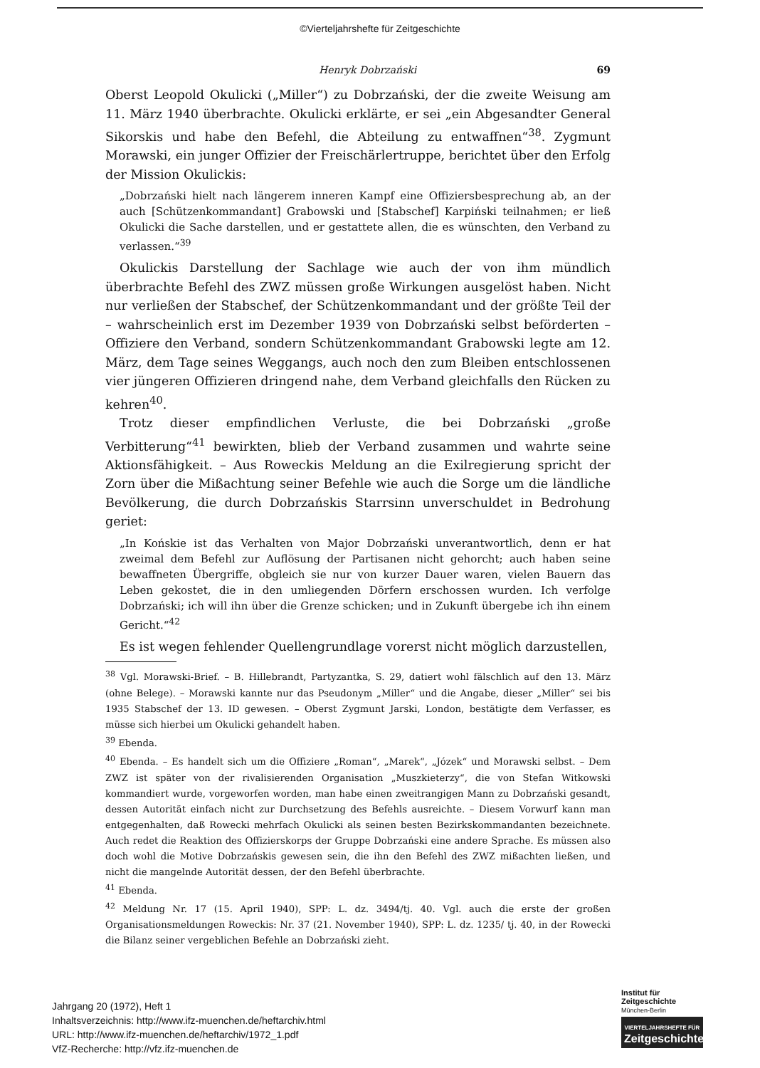©Vierteljahrshefte für Zeitgeschichte
Henryk Dobrzański 69
Oberst Leopold Okulicki („Miller“) zu Dobrzański, der die zweite Weisung am 11. März 1940 überbrachte. Okulicki erklärte, er sei „ein Abgesandter General Sikorskis und habe den Befehl, die Abteilung zu entwaffnen“<sup>38</sup>. Zygmunt Morawski, ein junger Offizier der Freischärlertruppe, berichtet über den Erfolg der Mission Okulickis:
„Dobrzański hielt nach längerem inneren Kampf eine Offiziersbesprechung ab, an der auch [Schützenkommandant] Grabowski und [Stabschef] Karpiński teilnahmen; er ließ Okulicki die Sache darstellen, und er gestattete allen, die es wünschten, den Verband zu verlassen.“<sup>39</sup>
Okulickis Darstellung der Sachlage wie auch der von ihm mündlich überbrachte Befehl des ZWZ müssen große Wirkungen ausgelöst haben. Nicht nur verließen der Stabschef, der Schützenkommandant und der größte Teil der – wahrscheinlich erst im Dezember 1939 von Dobrzański selbst beförderten – Offiziere den Verband, sondern Schützenkommandant Grabowski legte am 12. März, dem Tage seines Weggangs, auch noch den zum Bleiben entschlossenen vier jüngeren Offizieren dringend nahe, dem Verband gleichfalls den Rücken zu kehren<sup>40</sup>.
Trotz dieser empfindlichen Verluste, die bei Dobrzański „große Verbitterung“<sup>41</sup> bewirkten, blieb der Verband zusammen und wahrte seine Aktionsfähigkeit. – Aus Roweckis Meldung an die Exilregierung spricht der Zorn über die Mißachtung seiner Befehle wie auch die Sorge um die ländliche Bevölkerung, die durch Dobrzańskis Starrsinn unverschuldet in Bedrohung geriet:
„In Końskie ist das Verhalten von Major Dobrzański unverantwortlich, denn er hat zweimal dem Befehl zur Auflösung der Partisanen nicht gehorcht; auch haben seine bewaffneten Übergriffe, obgleich sie nur von kurzer Dauer waren, vielen Bauern das Leben gekostet, die in den umliegenden Dörfern erschossen wurden. Ich verfolge Dobrzański; ich will ihn über die Grenze schicken; und in Zukunft übergebe ich ihn einem Gericht.“<sup>42</sup>
Es ist wegen fehlender Quellengrundlage vorerst nicht möglich darzustellen,
<sup>38</sup> Vgl. Morawski-Brief. – B. Hillebrandt, Partyzantka, S. 29, datiert wohl fälschlich auf den 13. März (ohne Belege). – Morawski kannte nur das Pseudonym „Miller“ und die Angabe, dieser „Miller“ sei bis 1935 Stabschef der 13. ID gewesen. – Oberst Zygmunt Jarski, London, bestätigte dem Verfasser, es müsse sich hierbei um Okulicki gehandelt haben.
<sup>39</sup> Ebenda.
<sup>40</sup> Ebenda. – Es handelt sich um die Offiziere „Roman“, „Marek“, „Józek“ und Morawski selbst. – Dem ZWZ ist später von der rivalisierenden Organisation „Muszkieterzy“, die von Stefan Witkowski kommandiert wurde, vorgeworfen worden, man habe einen zweitrangigen Mann zu Dobrzański gesandt, dessen Autorität einfach nicht zur Durchsetzung des Befehls ausreichte. – Diesem Vorwurf kann man entgegenhalten, daß Rowecki mehrfach Okulicki als seinen besten Bezirkskommandanten bezeichnete. Auch redet die Reaktion des Offizierskorps der Gruppe Dobrzański eine andere Sprache. Es müssen also doch wohl die Motive Dobrzańskis gewesen sein, die ihn den Befehl des ZWZ mißachten ließen, und nicht die mangelnde Autorität dessen, der den Befehl überbrachte.
<sup>41</sup> Ebenda.
<sup>42</sup> Meldung Nr. 17 (15. April 1940), SPP: L. dz. 3494/tj. 40. Vgl. auch die erste der großen Organisationsmeldungen Roweckis: Nr. 37 (21. November 1940), SPP: L. dz. 1235/ tj. 40, in der Rowecki die Bilanz seiner vergeblichen Befehle an Dobrzański zieht.
Jahrgang 20 (1972), Heft 1
Inhaltsverzeichnis: http://www.ifz-muenchen.de/heftarchiv.html
URL: http://www.ifz-muenchen.de/heftarchiv/1972_1.pdf
VfZ-Recherche: http://vfz.ifz-muenchen.de
Institut für
Zeitgeschichte
München-Berlin
VIERTELJAHRSHEFTE FÜR
Zeitgeschichte